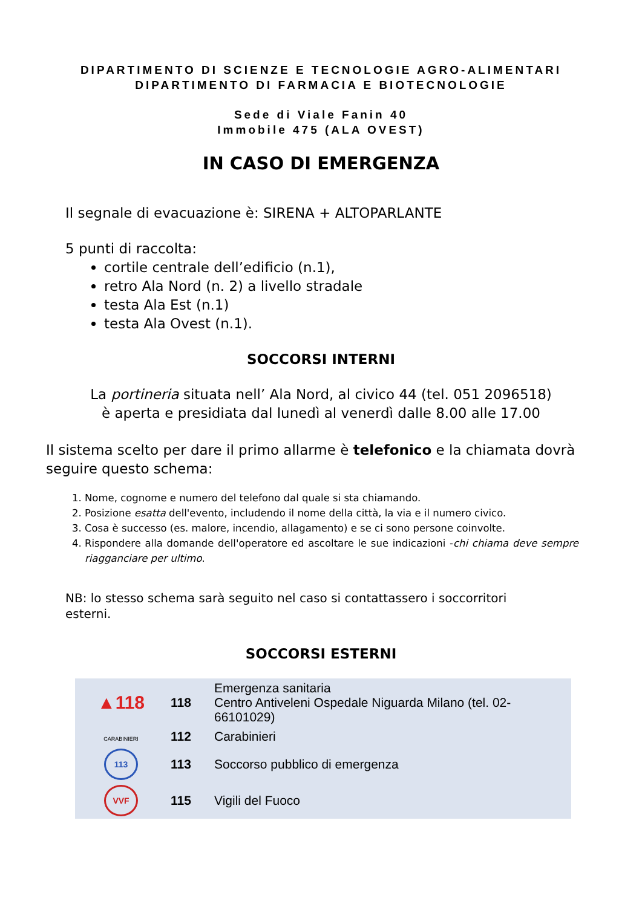DIPARTIMENTO DI SCIENZE E TECNOLOGIE AGRO-ALIMENTARI
DIPARTIMENTO DI FARMACIA E BIOTECNOLOGIE
Sede di Viale Fanin 40
Immobile 475 (ALA OVEST)
IN CASO DI EMERGENZA
Il segnale di evacuazione è: SIRENA + ALTOPARLANTE
5 punti di raccolta:
cortile centrale dell’edificio (n.1),
retro Ala Nord (n. 2) a livello stradale
testa Ala Est (n.1)
testa Ala Ovest (n.1).
SOCCORSI INTERNI
La portineria situata nell’ Ala Nord, al civico 44 (tel. 051 2096518)
è aperta e presidiata dal lunedì al venerdì dalle 8.00 alle 17.00
Il sistema scelto per dare il primo allarme è telefonico e la chiamata dovrà seguire questo schema:
1. Nome, cognome e numero del telefono dal quale si sta chiamando.
2. Posizione esatta dell'evento, includendo il nome della città, la via e il numero civico.
3. Cosa è successo (es. malore, incendio, allagamento) e se ci sono persone coinvolte.
4. Rispondere alla domande dell'operatore ed ascoltare le sue indicazioni -chi chiama deve sempre riagganciare per ultimo.
NB: lo stesso schema sarà seguito nel caso si contattassero i soccorritori esterni.
SOCCORSI ESTERNI
| ▲118 | 118 | Emergenza sanitaria Centro Antiveleni Ospedale Niguarda Milano (tel. 02-66101029) |
| CARABINIERI | 112 | Carabinieri |
| 113 | 113 | Soccorso pubblico di emergenza |
| VVF | 115 | Vigili del Fuoco |